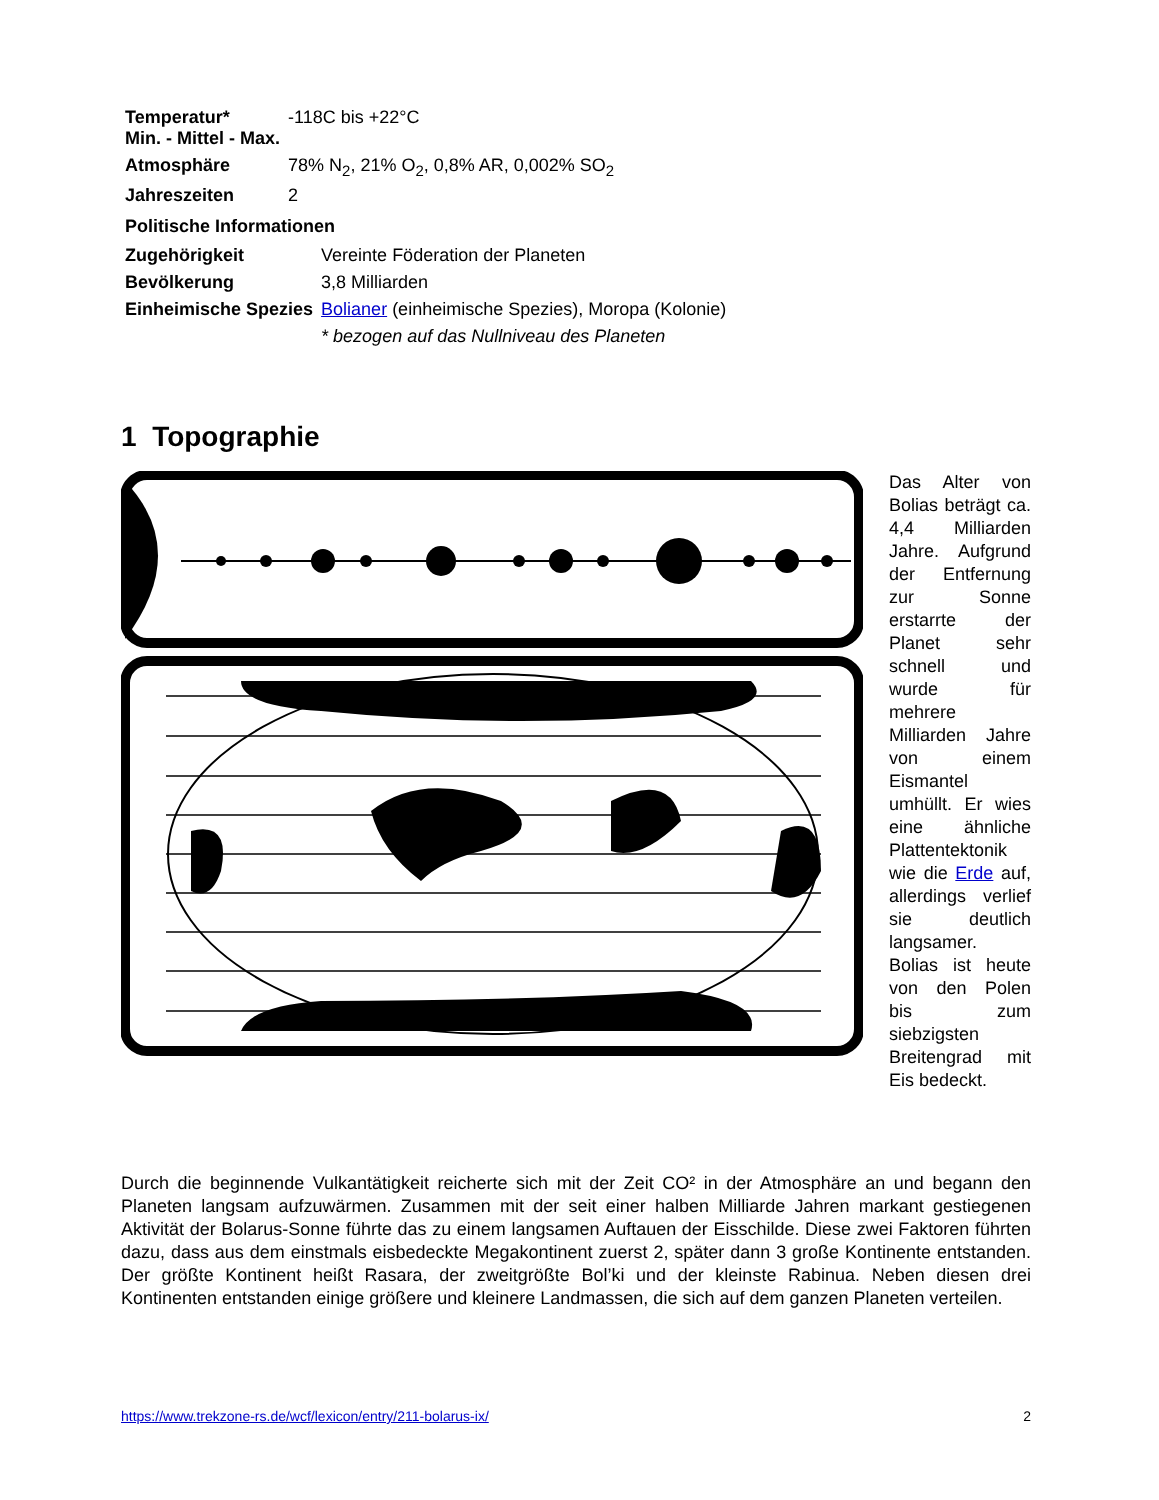| Temperatur* Min. - Mittel - Max. | -118C bis +22°C |
| Atmosphäre | 78% N<sub>2</sub>, 21% O<sub>2</sub>, 0,8% AR, 0,002% SO<sub>2</sub> |
| Jahreszeiten | 2 |
| Politische Informationen | |
| --- | --- |
| Zugehörigkeit | Vereinte Föderation der Planeten |
| Bevölkerung | 3,8 Milliarden |
| Einheimische Spezies | Bolianer (einheimische Spezies), Moropa (Kolonie) |
| | * bezogen auf das Nullniveau des Planeten |
1 Topographie
Das Alter von Bolias beträgt ca. 4,4 Milliarden Jahre. Aufgrund der Entfernung zur Sonne erstarrte der Planet sehr schnell und wurde für mehrere Milliarden Jahre von einem Eismantel umhüllt. Er wies eine ähnliche Plattentektonik wie die Erde auf, allerdings verlief sie deutlich langsamer. Bolias ist heute von den Polen bis zum siebzigsten Breitengrad mit Eis bedeckt.
Durch die beginnende Vulkantätigkeit reicherte sich mit der Zeit CO² in der Atmosphäre an und begann den Planeten langsam aufzuwärmen. Zusammen mit der seit einer halben Milliarde Jahren markant gestiegenen Aktivität der Bolarus-Sonne führte das zu einem langsamen Auftauen der Eisschilde. Diese zwei Faktoren führten dazu, dass aus dem einstmals eisbedeckte Megakontinent zuerst 2, später dann 3 große Kontinente entstanden. Der größte Kontinent heißt Rasara, der zweitgrößte Bol’ki und der kleinste Rabinua. Neben diesen drei Kontinenten entstanden einige größere und kleinere Landmassen, die sich auf dem ganzen Planeten verteilen.
https://www.trekzone-rs.de/wcf/lexicon/entry/211-bolarus-ix/ 2